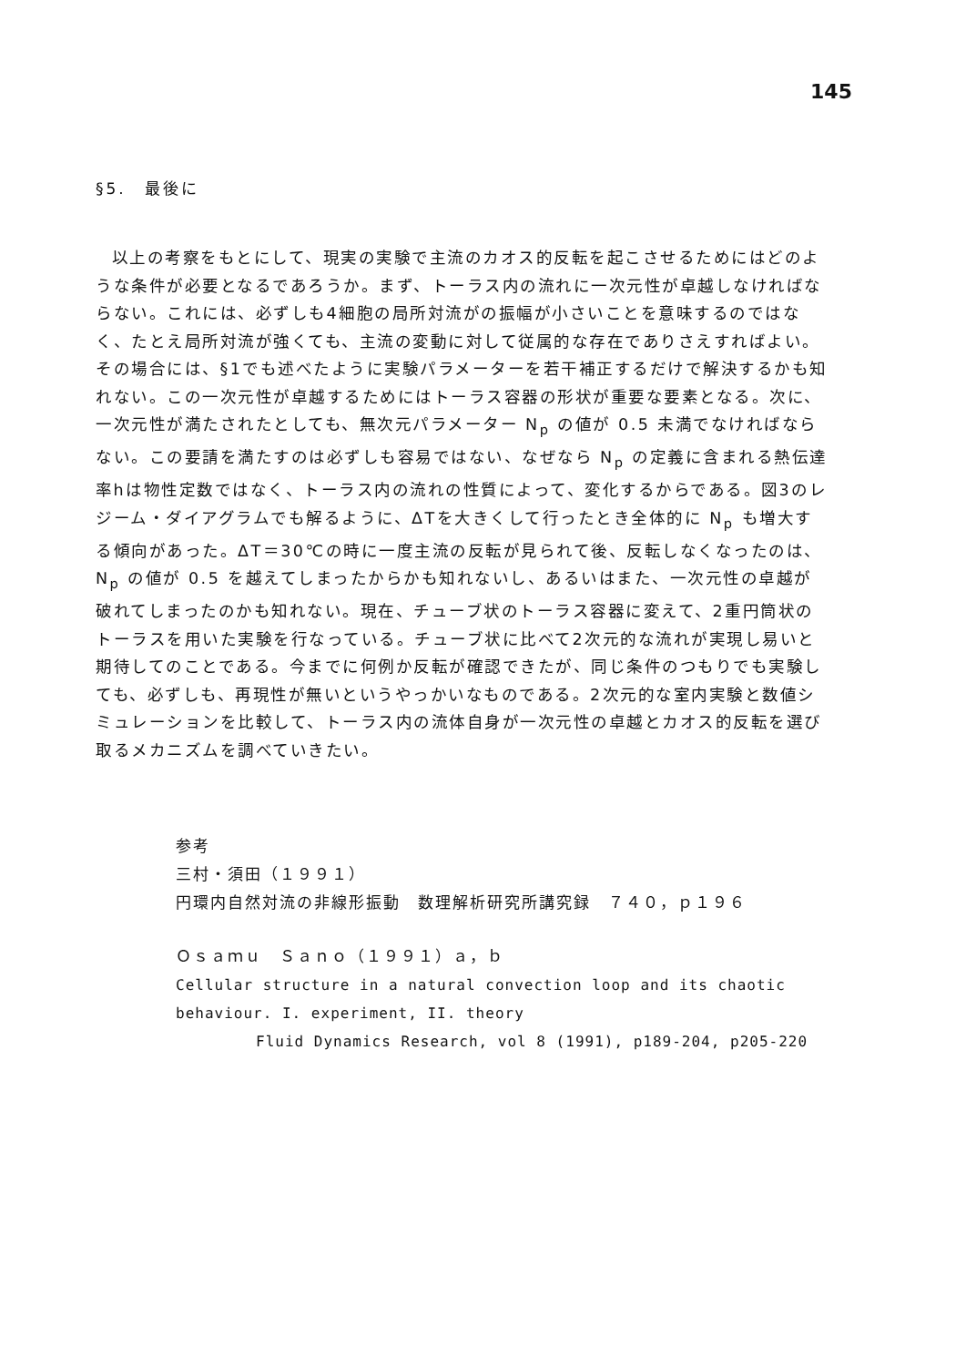145
§5.　最後に
以上の考察をもとにして、現実の実験で主流のカオス的反転を起こさせるためにはどのような条件が必要となるであろうか。まず、トーラス内の流れに一次元性が卓越しなければならない。これには、必ずしも4細胞の局所対流がの振幅が小さいことを意味するのではなく、たとえ局所対流が強くても、主流の変動に対して従属的な存在でありさえすればよい。その場合には、§1でも述べたように実験パラメーターを若干補正するだけで解決するかも知れない。この一次元性が卓越するためにはトーラス容器の形状が重要な要素となる。次に、一次元性が満たされたとしても、無次元パラメーター N<sub>p</sub> の値が 0.5 未満でなければならない。この要請を満たすのは必ずしも容易ではない、なぜなら N<sub>p</sub> の定義に含まれる熱伝達率hは物性定数ではなく、トーラス内の流れの性質によって、変化するからである。図3のレジーム・ダイアグラムでも解るように、ΔTを大きくして行ったとき全体的に N<sub>p</sub> も増大する傾向があった。ΔT＝30℃の時に一度主流の反転が見られて後、反転しなくなったのは、N<sub>p</sub> の値が 0.5 を越えてしまったからかも知れないし、あるいはまた、一次元性の卓越が破れてしまったのかも知れない。現在、チューブ状のトーラス容器に変えて、2重円筒状のトーラスを用いた実験を行なっている。チューブ状に比べて2次元的な流れが実現し易いと期待してのことである。今までに何例か反転が確認できたが、同じ条件のつもりでも実験しても、必ずしも、再現性が無いというやっかいなものである。2次元的な室内実験と数値シミュレーションを比較して、トーラス内の流体自身が一次元性の卓越とカオス的反転を選び取るメカニズムを調べていきたい。
参考
三村・須田（１９９１）
円環内自然対流の非線形振動　数理解析研究所講究録　７４０，ｐ１９６
Ｏｓａｍｕ　Ｓａｎｏ（１９９１）ａ，ｂ
Cellular structure in a natural convection loop and its chaotic
behaviour. I. experiment, II. theory
Fluid Dynamics Research, vol 8 (1991), p189-204, p205-220